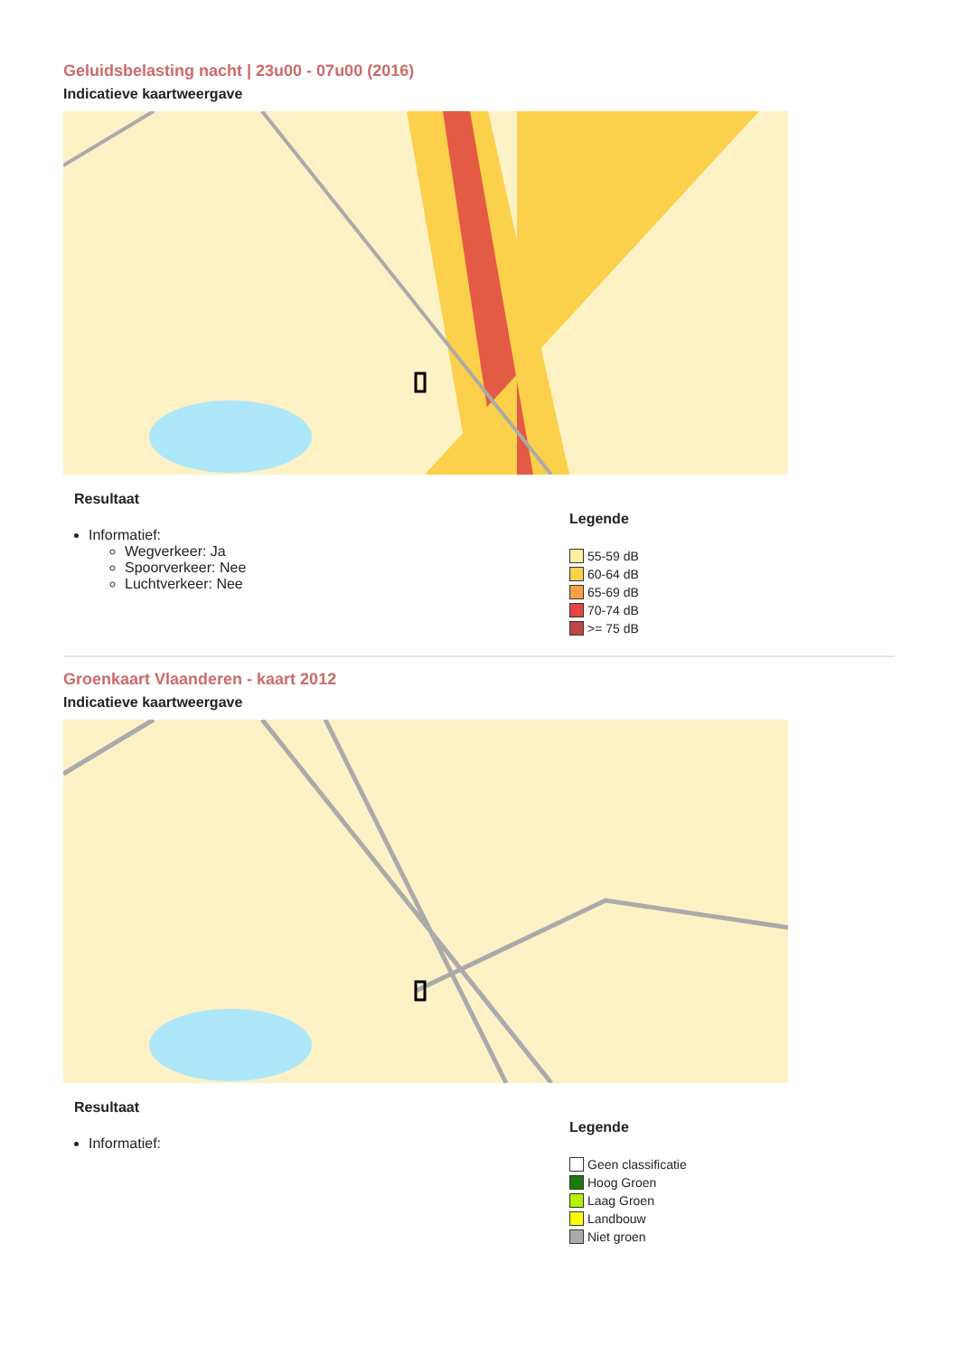Geluidsbelasting nacht | 23u00 - 07u00 (2016)
Indicatieve kaartweergave
Resultaat
Informatief:
Wegverkeer: Ja
Spoorverkeer: Nee
Luchtverkeer: Nee
Legende
55-59 dB
60-64 dB
65-69 dB
70-74 dB
>= 75 dB
Groenkaart Vlaanderen - kaart 2012
Indicatieve kaartweergave
Resultaat
Informatief:
Legende
Geen classificatie
Hoog Groen
Laag Groen
Landbouw
Niet groen